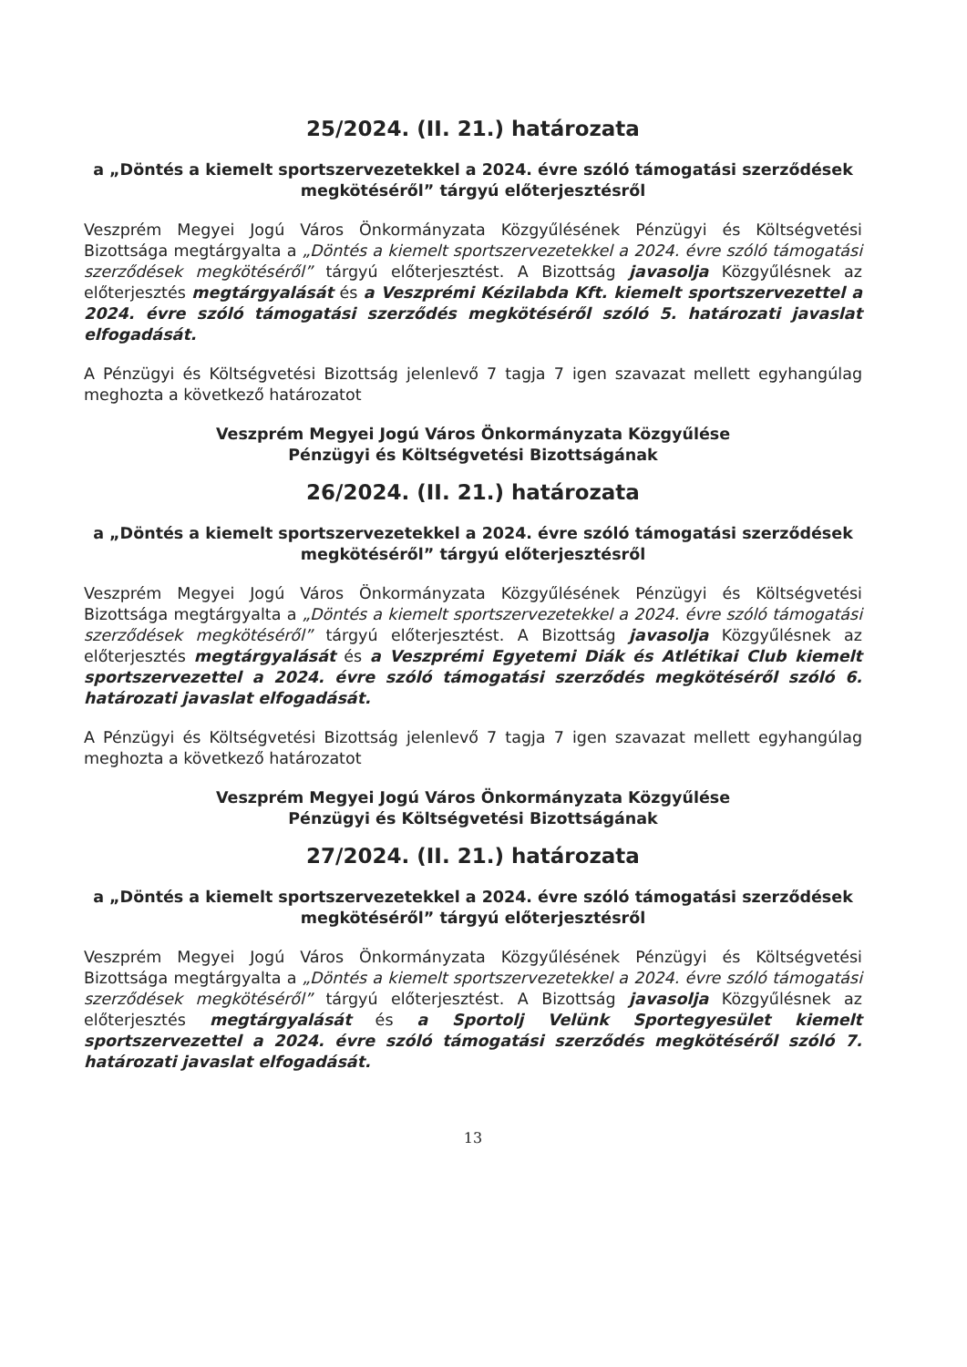25/2024. (II. 21.) határozata
a „Döntés a kiemelt sportszervezetekkel a 2024. évre szóló támogatási szerződések megkötéséről” tárgyú előterjesztésről
Veszprém Megyei Jogú Város Önkormányzata Közgyűlésének Pénzügyi és Költségvetési Bizottsága megtárgyalta a „Döntés a kiemelt sportszervezetekkel a 2024. évre szóló támogatási szerződések megkötéséről” tárgyú előterjesztést. A Bizottság javasolja Közgyűlésnek az előterjesztés megtárgyalását és a Veszprémi Kézilabda Kft. kiemelt sportszervezettel a 2024. évre szóló támogatási szerződés megkötéséről szóló 5. határozati javaslat elfogadását.
A Pénzügyi és Költségvetési Bizottság jelenlevő 7 tagja 7 igen szavazat mellett egyhangúlag meghozta a következő határozatot
Veszprém Megyei Jogú Város Önkormányzata Közgyűlése
Pénzügyi és Költségvetési Bizottságának
26/2024. (II. 21.) határozata
a „Döntés a kiemelt sportszervezetekkel a 2024. évre szóló támogatási szerződések megkötéséről” tárgyú előterjesztésről
Veszprém Megyei Jogú Város Önkormányzata Közgyűlésének Pénzügyi és Költségvetési Bizottsága megtárgyalta a „Döntés a kiemelt sportszervezetekkel a 2024. évre szóló támogatási szerződések megkötéséről” tárgyú előterjesztést. A Bizottság javasolja Közgyűlésnek az előterjesztés megtárgyalását és a Veszprémi Egyetemi Diák és Atlétikai Club kiemelt sportszervezettel a 2024. évre szóló támogatási szerződés megkötéséről szóló 6. határozati javaslat elfogadását.
A Pénzügyi és Költségvetési Bizottság jelenlevő 7 tagja 7 igen szavazat mellett egyhangúlag meghozta a következő határozatot
Veszprém Megyei Jogú Város Önkormányzata Közgyűlése
Pénzügyi és Költségvetési Bizottságának
27/2024. (II. 21.) határozata
a „Döntés a kiemelt sportszervezetekkel a 2024. évre szóló támogatási szerződések megkötéséről” tárgyú előterjesztésről
Veszprém Megyei Jogú Város Önkormányzata Közgyűlésének Pénzügyi és Költségvetési Bizottsága megtárgyalta a „Döntés a kiemelt sportszervezetekkel a 2024. évre szóló támogatási szerződések megkötéséről” tárgyú előterjesztést. A Bizottság javasolja Közgyűlésnek az előterjesztés megtárgyalását és a Sportolj Velünk Sportegyesület kiemelt sportszervezettel a 2024. évre szóló támogatási szerződés megkötéséről szóló 7. határozati javaslat elfogadását.
13